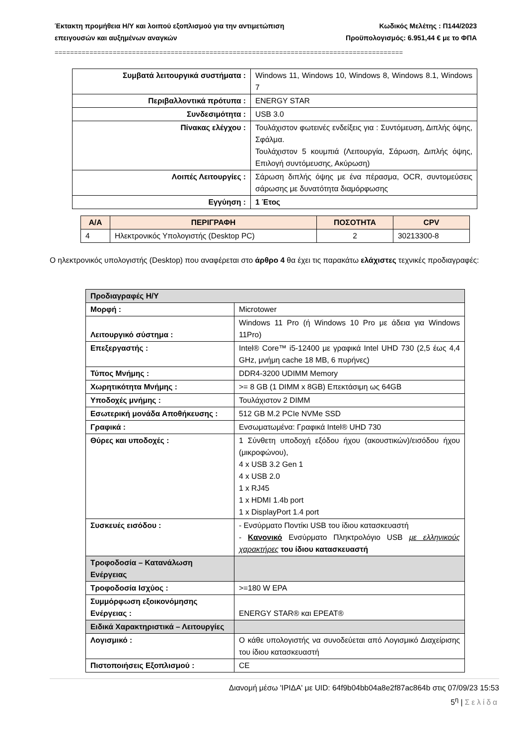Έκτακτη προμήθεια Η/Υ και λοιπού εξοπλισμού για την αντιμετώπιση Κωδικός Μελέτης : Π144/2023
επειγουσών και αυξημένων αναγκών Προϋπολογισμός: 6.951,44 € με το ΦΠΑ
==========================================================================================
| Συμβατά λειτουργικά συστήματα : | Windows 11, Windows 10, Windows 8, Windows 8.1, Windows 7 |
| Περιβαλλοντικά πρότυπα : | ENERGY STAR |
| Συνδεσιμότητα : | USB 3.0 |
| Πίνακας ελέγχου : | Τουλάχιστον φωτεινές ενδείξεις για : Συντόμευση, Διπλής όψης, Σφάλμα. Τουλάχιστον 5 κουμπιά (Λειτουργία, Σάρωση, Διπλής όψης, Επιλογή συντόμευσης, Ακύρωση) |
| Λοιπές Λειτουργίες : | Σάρωση διπλής όψης με ένα πέρασμα, OCR, συντομεύσεις σάρωσης με δυνατότητα διαμόρφωσης |
| Εγγύηση : | 1 Έτος |
| Α/Α | ΠΕΡΙΓΡΑΦΗ | ΠΟΣΟΤΗΤΑ | CPV |
| --- | --- | --- | --- |
| 4 | Ηλεκτρονικός Υπολογιστής (Desktop PC) | 2 | 30213300-8 |
Ο ηλεκτρονικός υπολογιστής (Desktop) που αναφέρεται στο άρθρο 4 θα έχει τις παρακάτω ελάχιστες τεχνικές προδιαγραφές:
| Προδιαγραφές Η/Υ | |
| Μορφή : | Microtower |
| Λειτουργικό σύστημα : | Windows 11 Pro (ή Windows 10 Pro με άδεια για Windows 11Pro) |
| Επεξεργαστής : | Intel® Core™ i5-12400 με γραφικά Intel UHD 730 (2,5 έως 4,4 GHz, μνήμη cache 18 MB, 6 πυρήνες) |
| Τύπος Μνήμης : | DDR4-3200 UDIMM Memory |
| Χωρητικότητα Μνήμης : | >= 8 GB (1 DIMM x 8GB) Επεκτάσιμη ως 64GB |
| Υποδοχές μνήμης : | Τουλάχιστον 2 DIMM |
| Εσωτερική μονάδα Αποθήκευσης : | 512 GB M.2 PCIe NVMe SSD |
| Γραφικά : | Ενσωματωμένα: Γραφικά Intel® UHD 730 |
| Θύρες και υποδοχές : | 1 Σύνθετη υποδοχή εξόδου ήχου (ακουστικών)/εισόδου ήχου (μικροφώνου), 4 x USB 3.2 Gen 1 4 x USB 2.0 1 x RJ45 1 x HDMI 1.4b port 1 x DisplayPort 1.4 port |
| Συσκευές εισόδου : | - Ενσύρματο Ποντίκι USB του ίδιου κατασκευαστή - Κανονικό Ενσύρματο Πληκτρολόγιο USB με ελληνικούς χαρακτήρες του ίδιου κατασκευαστή |
| Τροφοδοσία – Κατανάλωση Ενέργειας | |
| Τροφοδοσία Ισχύος : | >=180 W EPA |
| Συμμόρφωση εξοικονόμησης Ενέργειας : | ENERGY STAR® και EPEAT® |
| Ειδικά Χαρακτηριστικά – Λειτουργίες | |
| Λογισμικό : | Ο κάθε υπολογιστής να συνοδεύεται από Λογισμικό Διαχείρισης του ίδιου κατασκευαστή |
| Πιστοποιήσεις Εξοπλισμού : | CE |
Διανομή μέσω 'ΙΡΙΔΑ' με UID: 64f9b04bb04a8e2f87ac864b στις 07/09/23 15:53
5<sup>η</sup> | Σελίδα